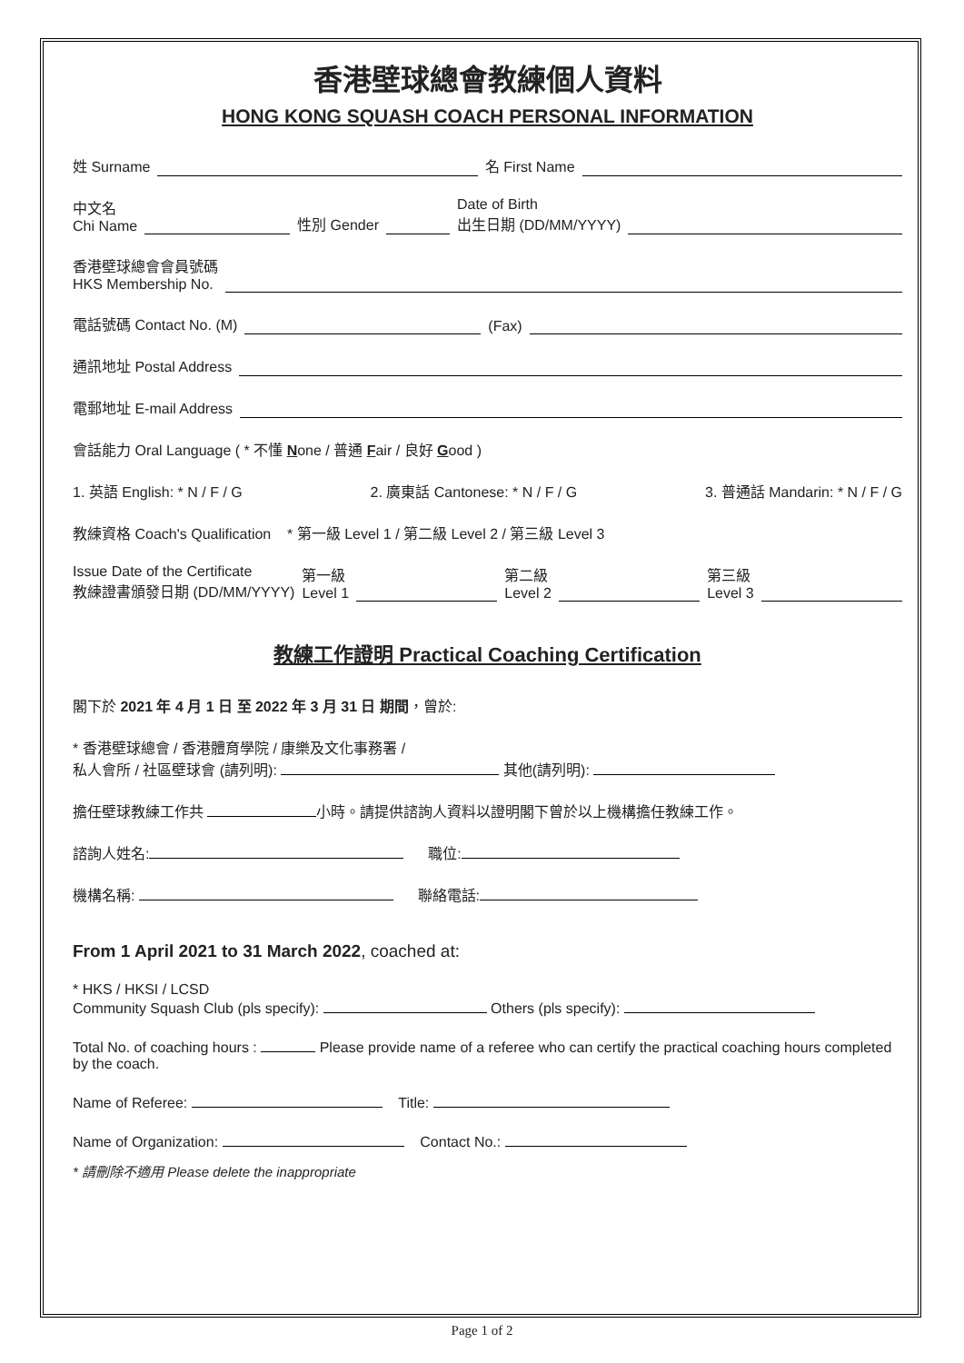香港壁球總會教練個人資料
HONG KONG SQUASH COACH PERSONAL INFORMATION
姓 Surname 名 First Name
中文名
Chi Name 性別 Gender Date of Birth
出生日期 (DD/MM/YYYY)
香港壁球總會會員號碼
HKS Membership No.
電話號碼 Contact No. (M) (Fax)
通訊地址 Postal Address
電郵地址 E-mail Address
會話能力 Oral Language ( * 不懂 None / 普通 Fair / 良好 Good )
1. 英語 English: * N / F / G 2. 廣東話 Cantonese: * N / F / G 3. 普通話 Mandarin: * N / F / G
教練資格 Coach's Qualification * 第一級 Level 1 / 第二級 Level 2 / 第三級 Level 3
Issue Date of the Certificate
教練證書頒發日期 (DD/MM/YYYY) 第一級
Level 1 第二級
Level 2 第三級
Level 3
教練工作證明 Practical Coaching Certification
閣下於 2021 年 4 月 1 日 至 2022 年 3 月 31 日 期間，曾於:
* 香港壁球總會 / 香港體育學院 / 康樂及文化事務署 /
私人會所 / 社區壁球會 (請列明): 其他(請列明):
擔任壁球教練工作共 小時。請提供諮詢人資料以證明閣下曾於以上機構擔任教練工作。
諮詢人姓名: 職位:
機構名稱: 聯絡電話:
From 1 April 2021 to 31 March 2022, coached at:
* HKS / HKSI / LCSD
Community Squash Club (pls specify): Others (pls specify):
Total No. of coaching hours : Please provide name of a referee who can certify the practical coaching hours completed by the coach.
Name of Referee: Title:
Name of Organization: Contact No.:
* 請刪除不適用 Please delete the inappropriate
Page 1 of 2